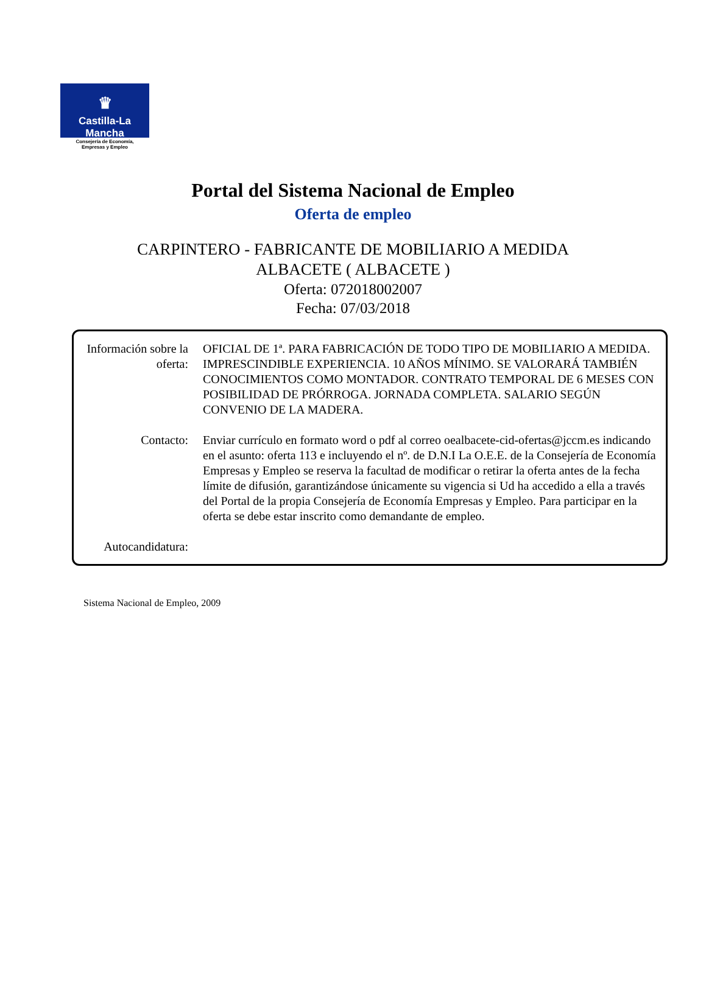♛
Castilla-La Mancha
Consejería de Economía,
Empresas y Empleo
Portal del Sistema Nacional de Empleo
Oferta de empleo
CARPINTERO - FABRICANTE DE MOBILIARIO A MEDIDA
ALBACETE ( ALBACETE )
Oferta: 072018002007
Fecha: 07/03/2018
Información sobre la oferta:
OFICIAL DE 1ª. PARA FABRICACIÓN DE TODO TIPO DE MOBILIARIO A MEDIDA. IMPRESCINDIBLE EXPERIENCIA. 10 AÑOS MÍNIMO. SE VALORARÁ TAMBIÉN CONOCIMIENTOS COMO MONTADOR. CONTRATO TEMPORAL DE 6 MESES CON POSIBILIDAD DE PRÓRROGA. JORNADA COMPLETA. SALARIO SEGÚN CONVENIO DE LA MADERA.
Contacto: Enviar currículo en formato word o pdf al correo oealbacete-cid-ofertas@jccm.es indicando en el asunto: oferta 113 e incluyendo el nº. de D.N.I La O.E.E. de la Consejería de Economía Empresas y Empleo se reserva la facultad de modificar o retirar la oferta antes de la fecha límite de difusión, garantizándose únicamente su vigencia si Ud ha accedido a ella a través del Portal de la propia Consejería de Economía Empresas y Empleo. Para participar en la oferta se debe estar inscrito como demandante de empleo.
Autocandidatura:
Sistema Nacional de Empleo, 2009